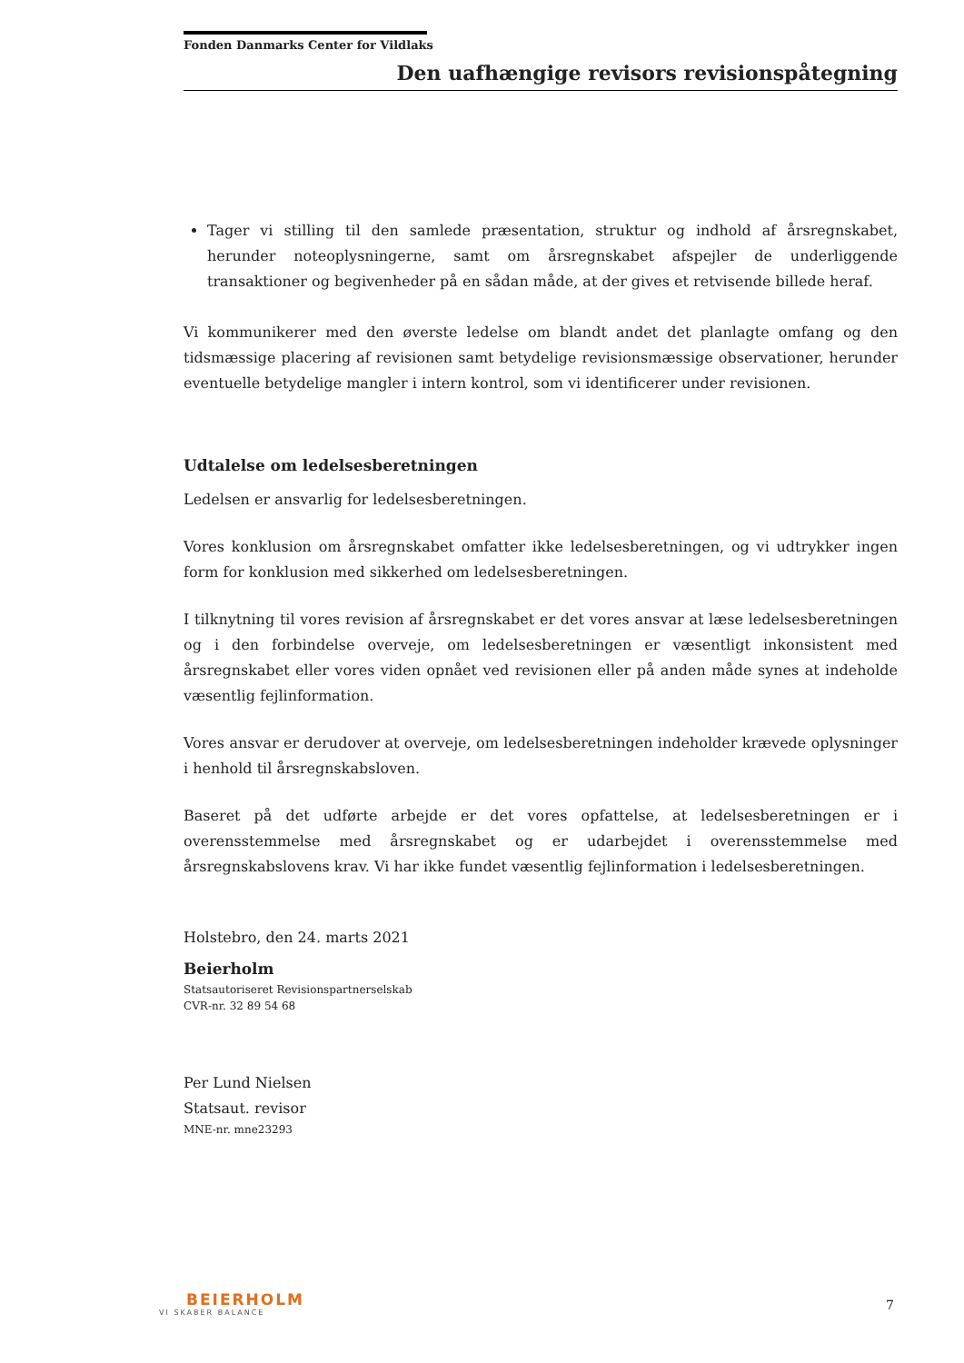Fonden Danmarks Center for Vildlaks
Den uafhængige revisors revisionspåtegning
Tager vi stilling til den samlede præsentation, struktur og indhold af årsregnskabet, herunder noteoplysningerne, samt om årsregnskabet afspejler de underliggende transaktioner og begivenheder på en sådan måde, at der gives et retvisende billede heraf.
Vi kommunikerer med den øverste ledelse om blandt andet det planlagte omfang og den tidsmæssige placering af revisionen samt betydelige revisionsmæssige observationer, herunder eventuelle betydelige mangler i intern kontrol, som vi identificerer under revisionen.
Udtalelse om ledelsesberetningen
Ledelsen er ansvarlig for ledelsesberetningen.
Vores konklusion om årsregnskabet omfatter ikke ledelsesberetningen, og vi udtrykker ingen form for konklusion med sikkerhed om ledelsesberetningen.
I tilknytning til vores revision af årsregnskabet er det vores ansvar at læse ledelsesberetningen og i den forbindelse overveje, om ledelsesberetningen er væsentligt inkonsistent med årsregnskabet eller vores viden opnået ved revisionen eller på anden måde synes at indeholde væsentlig fejlinformation.
Vores ansvar er derudover at overveje, om ledelsesberetningen indeholder krævede oplysninger i henhold til årsregnskabsloven.
Baseret på det udførte arbejde er det vores opfattelse, at ledelsesberetningen er i overensstemmelse med årsregnskabet og er udarbejdet i overensstemmelse med årsregnskabslovens krav. Vi har ikke fundet væsentlig fejlinformation i ledelsesberetningen.
Holstebro, den 24. marts 2021
Beierholm
Statsautoriseret Revisionspartnerselskab
CVR-nr. 32 89 54 68
Per Lund Nielsen
Statsaut. revisor
MNE-nr. mne23293
BEIERHOLM
VI SKABER BALANCE
7